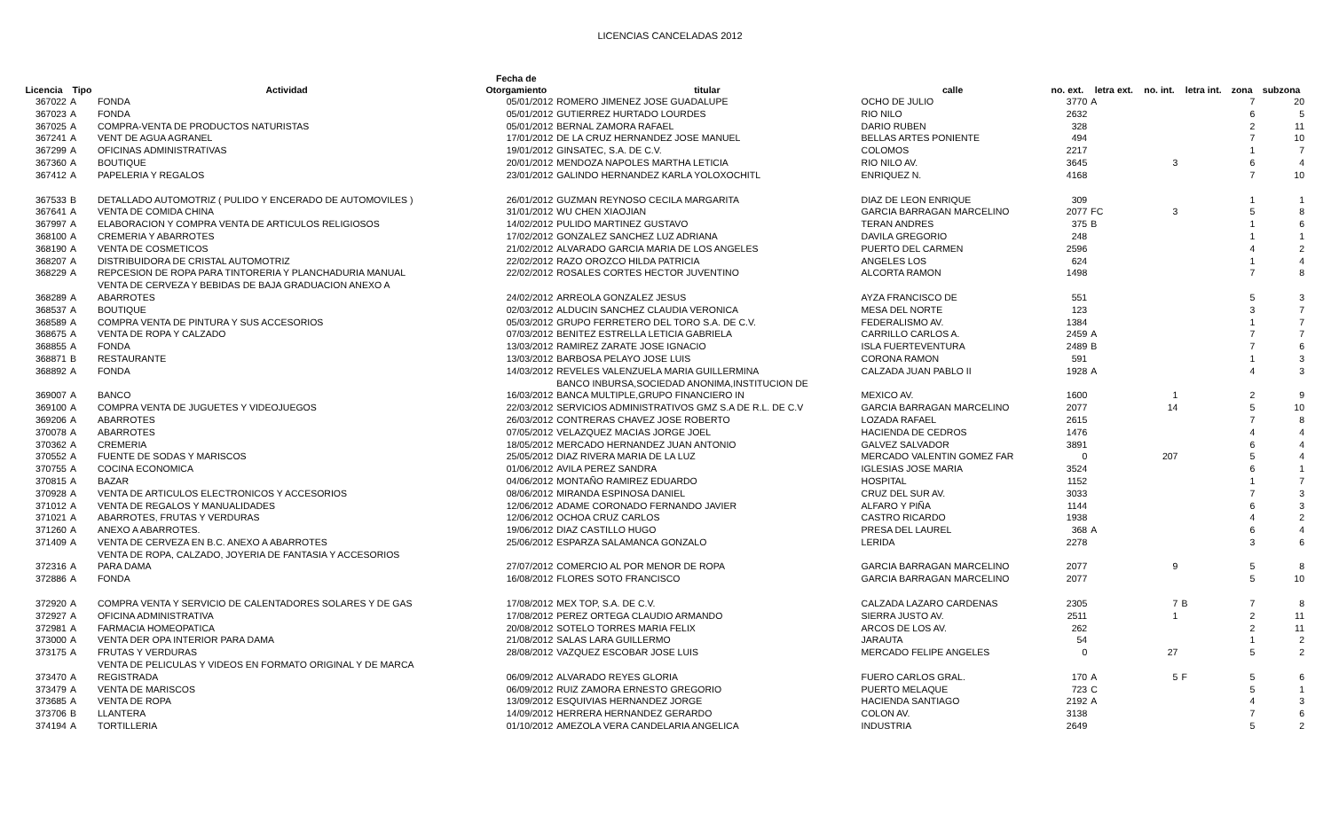LICENCIAS CANCELADAS 2012
| Licencia | Tipo | Actividad | Fecha de Otorgamiento | titular | calle | no. ext. | letra ext. | no. int. | letra int. | zona | subzona |
| --- | --- | --- | --- | --- | --- | --- | --- | --- | --- | --- | --- |
| 367022 | A | FONDA | 05/01/2012 | ROMERO JIMENEZ JOSE GUADALUPE | OCHO DE JULIO | 3770 | A | | | 7 | 20 |
| 367023 | A | FONDA | 05/01/2012 | GUTIERREZ HURTADO LOURDES | RIO NILO | 2632 | | | | 6 | 5 |
| 367025 | A | COMPRA-VENTA DE PRODUCTOS NATURISTAS | 05/01/2012 | BERNAL ZAMORA RAFAEL | DARIO RUBEN | 328 | | | | 2 | 11 |
| 367241 | A | VENT DE AGUA AGRANEL | 17/01/2012 | DE LA CRUZ HERNANDEZ JOSE MANUEL | BELLAS ARTES PONIENTE | 494 | | | | 7 | 10 |
| 367299 | A | OFICINAS ADMINISTRATIVAS | 19/01/2012 | GINSATEC, S.A. DE C.V. | COLOMOS | 2217 | | | | 1 | 7 |
| 367360 | A | BOUTIQUE | 20/01/2012 | MENDOZA NAPOLES MARTHA LETICIA | RIO NILO AV. | 3645 | | 3 | | 6 | 4 |
| 367412 | A | PAPELERIA Y REGALOS | 23/01/2012 | GALINDO HERNANDEZ KARLA YOLOXOCHITL | ENRIQUEZ N. | 4168 | | | | 7 | 10 |
| 367533 | B | DETALLADO AUTOMOTRIZ ( PULIDO Y ENCERADO DE AUTOMOVILES ) | 26/01/2012 | GUZMAN REYNOSO CECILA MARGARITA | DIAZ DE LEON ENRIQUE | 309 | | | | 1 | 1 |
| 367641 | A | VENTA DE COMIDA CHINA | 31/01/2012 | WU CHEN XIAOJIAN | GARCIA BARRAGAN MARCELINO | 2077 | FC | 3 | | 5 | 8 |
| 367997 | A | ELABORACION Y COMPRA VENTA DE ARTICULOS RELIGIOSOS | 14/02/2012 | PULIDO MARTINEZ GUSTAVO | TERAN ANDRES | 375 | B | | | 1 | 6 |
| 368100 | A | CREMERIA Y ABARROTES | 17/02/2012 | GONZALEZ SANCHEZ LUZ ADRIANA | DAVILA GREGORIO | 248 | | | | 1 | 1 |
| 368190 | A | VENTA DE COSMETICOS | 21/02/2012 | ALVARADO GARCIA MARIA DE LOS ANGELES | PUERTO DEL CARMEN | 2596 | | | | 4 | 2 |
| 368207 | A | DISTRIBUIDORA DE CRISTAL AUTOMOTRIZ | 22/02/2012 | RAZO OROZCO HILDA PATRICIA | ANGELES LOS | 624 | | | | 1 | 4 |
| 368229 | A | REPCESION DE ROPA PARA TINTORERIA Y PLANCHADURIA MANUAL | 22/02/2012 | ROSALES CORTES HECTOR JUVENTINO | ALCORTA RAMON | 1498 | | | | 7 | 8 |
| 368289 | A | VENTA DE CERVEZA Y BEBIDAS DE BAJA GRADUACION ANEXO A ABARROTES | 24/02/2012 | ARREOLA GONZALEZ JESUS | AYZA FRANCISCO DE | 551 | | | | 5 | 3 |
| 368537 | A | BOUTIQUE | 02/03/2012 | ALDUCIN SANCHEZ CLAUDIA VERONICA | MESA DEL NORTE | 123 | | | | 3 | 7 |
| 368589 | A | COMPRA VENTA DE PINTURA Y SUS ACCESORIOS | 05/03/2012 | GRUPO FERRETERO DEL TORO S.A. DE C.V. | FEDERALISMO AV. | 1384 | | | | 1 | 7 |
| 368675 | A | VENTA DE ROPA Y CALZADO | 07/03/2012 | BENITEZ ESTRELLA LETICIA GABRIELA | CARRILLO CARLOS A. | 2459 | A | | | 7 | 7 |
| 368855 | A | FONDA | 13/03/2012 | RAMIREZ ZARATE JOSE IGNACIO | ISLA FUERTEVENTURA | 2489 | B | | | 7 | 6 |
| 368871 | B | RESTAURANTE | 13/03/2012 | BARBOSA PELAYO JOSE LUIS | CORONA RAMON | 591 | | | | 1 | 3 |
| 368892 | A | FONDA | 14/03/2012 | REVELES VALENZUELA MARIA GUILLERMINA | CALZADA JUAN PABLO II | 1928 | A | | | 4 | 3 |
| 369007 | A | BANCO | 16/03/2012 | BANCO INBURSA,SOCIEDAD ANONIMA,INSTITUCION DE BANCA MULTIPLE,GRUPO FINANCIERO IN | MEXICO AV. | 1600 | | 1 | | 2 | 9 |
| 369100 | A | COMPRA VENTA DE JUGUETES Y VIDEOJUEGOS | 22/03/2012 | SERVICIOS ADMINISTRATIVOS GMZ S.A DE R.L. DE C.V | GARCIA BARRAGAN MARCELINO | 2077 | | 14 | | 5 | 10 |
| 369206 | A | ABARROTES | 26/03/2012 | CONTRERAS CHAVEZ JOSE ROBERTO | LOZADA RAFAEL | 2615 | | | | 7 | 8 |
| 370078 | A | ABARROTES | 07/05/2012 | VELAZQUEZ MACIAS JORGE JOEL | HACIENDA DE CEDROS | 1476 | | | | 4 | 4 |
| 370362 | A | CREMERIA | 18/05/2012 | MERCADO HERNANDEZ JUAN ANTONIO | GALVEZ SALVADOR | 3891 | | | | 6 | 4 |
| 370552 | A | FUENTE DE SODAS Y MARISCOS | 25/05/2012 | DIAZ RIVERA MARIA DE LA LUZ | MERCADO VALENTIN GOMEZ FAR | 0 | | 207 | | 5 | 4 |
| 370755 | A | COCINA ECONOMICA | 01/06/2012 | AVILA PEREZ SANDRA | IGLESIAS JOSE MARIA | 3524 | | | | 6 | 1 |
| 370815 | A | BAZAR | 04/06/2012 | MONTAÑO RAMIREZ EDUARDO | HOSPITAL | 1152 | | | | 1 | 7 |
| 370928 | A | VENTA DE ARTICULOS ELECTRONICOS Y ACCESORIOS | 08/06/2012 | MIRANDA ESPINOSA DANIEL | CRUZ DEL SUR AV. | 3033 | | | | 7 | 3 |
| 371012 | A | VENTA DE REGALOS Y MANUALIDADES | 12/06/2012 | ADAME CORONADO FERNANDO JAVIER | ALFARO Y PIÑA | 1144 | | | | 6 | 3 |
| 371021 | A | ABARROTES, FRUTAS Y VERDURAS | 12/06/2012 | OCHOA CRUZ CARLOS | CASTRO RICARDO | 1938 | | | | 4 | 2 |
| 371260 | A | ANEXO A ABARROTES. | 19/06/2012 | DIAZ CASTILLO HUGO | PRESA DEL LAUREL | 368 | A | | | 6 | 4 |
| 371409 | A | VENTA DE CERVEZA EN B.C. ANEXO A ABARROTES | 25/06/2012 | ESPARZA SALAMANCA GONZALO | LERIDA | 2278 | | | | 3 | 6 |
| 372316 | A | VENTA DE ROPA, CALZADO, JOYERIA DE FANTASIA Y ACCESORIOS PARA DAMA | 27/07/2012 | COMERCIO AL POR MENOR DE ROPA | GARCIA BARRAGAN MARCELINO | 2077 | | 9 | | 5 | 8 |
| 372886 | A | FONDA | 16/08/2012 | FLORES SOTO FRANCISCO | GARCIA BARRAGAN MARCELINO | 2077 | | | | 5 | 10 |
| 372920 | A | COMPRA VENTA Y SERVICIO DE CALENTADORES SOLARES Y DE GAS | 17/08/2012 | MEX TOP, S.A. DE C.V. | CALZADA LAZARO CARDENAS | 2305 | | 7 | B | 7 | 8 |
| 372927 | A | OFICINA ADMINISTRATIVA | 17/08/2012 | PEREZ ORTEGA CLAUDIO ARMANDO | SIERRA JUSTO AV. | 2511 | | 1 | | 2 | 11 |
| 372981 | A | FARMACIA HOMEOPATICA | 20/08/2012 | SOTELO TORRES MARIA FELIX | ARCOS DE LOS AV. | 262 | | | | 2 | 11 |
| 373000 | A | VENTA DER OPA INTERIOR PARA DAMA | 21/08/2012 | SALAS LARA GUILLERMO | JARAUTA | 54 | | | | 1 | 2 |
| 373175 | A | FRUTAS Y VERDURAS | 28/08/2012 | VAZQUEZ ESCOBAR JOSE LUIS | MERCADO FELIPE ANGELES | 0 | | 27 | | 5 | 2 |
| 373470 | A | VENTA DE PELICULAS Y VIDEOS EN FORMATO ORIGINAL Y DE MARCA REGISTRADA | 06/09/2012 | ALVARADO REYES GLORIA | FUERO CARLOS GRAL. | 170 | A | 5 | F | 5 | 6 |
| 373479 | A | VENTA DE MARISCOS | 06/09/2012 | RUIZ ZAMORA ERNESTO GREGORIO | PUERTO MELAQUE | 723 | C | | | 5 | 1 |
| 373685 | A | VENTA DE ROPA | 13/09/2012 | ESQUIVIAS HERNANDEZ JORGE | HACIENDA SANTIAGO | 2192 | A | | | 4 | 3 |
| 373706 | B | LLANTERA | 14/09/2012 | HERRERA HERNANDEZ GERARDO | COLON AV. | 3138 | | | | 7 | 6 |
| 374194 | A | TORTILLERIA | 01/10/2012 | AMEZOLA VERA CANDELARIA ANGELICA | INDUSTRIA | 2649 | | | | 5 | 2 |